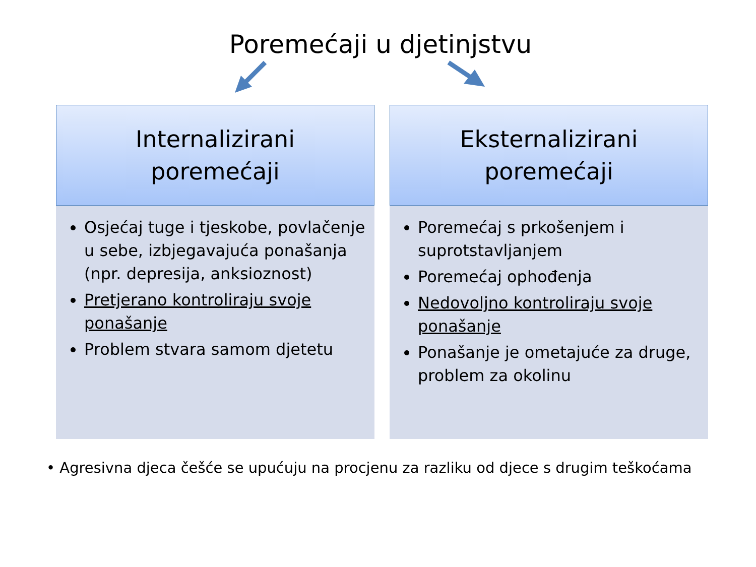Poremećaji u djetinjstvu
Internalizirani
poremećaji
Osjećaj tuge i tjeskobe, povlačenje u sebe, izbjegavajuća ponašanja (npr. depresija, anksioznost)
Pretjerano kontroliraju svoje ponašanje
Problem stvara samom djetetu
Eksternalizirani
poremećaji
Poremećaj s prkošenjem i suprotstavljanjem
Poremećaj ophođenja
Nedovoljno kontroliraju svoje ponašanje
Ponašanje je ometajuće za druge, problem za okolinu
• Agresivna djeca češće se upućuju na procjenu za razliku od djece s drugim teškoćama